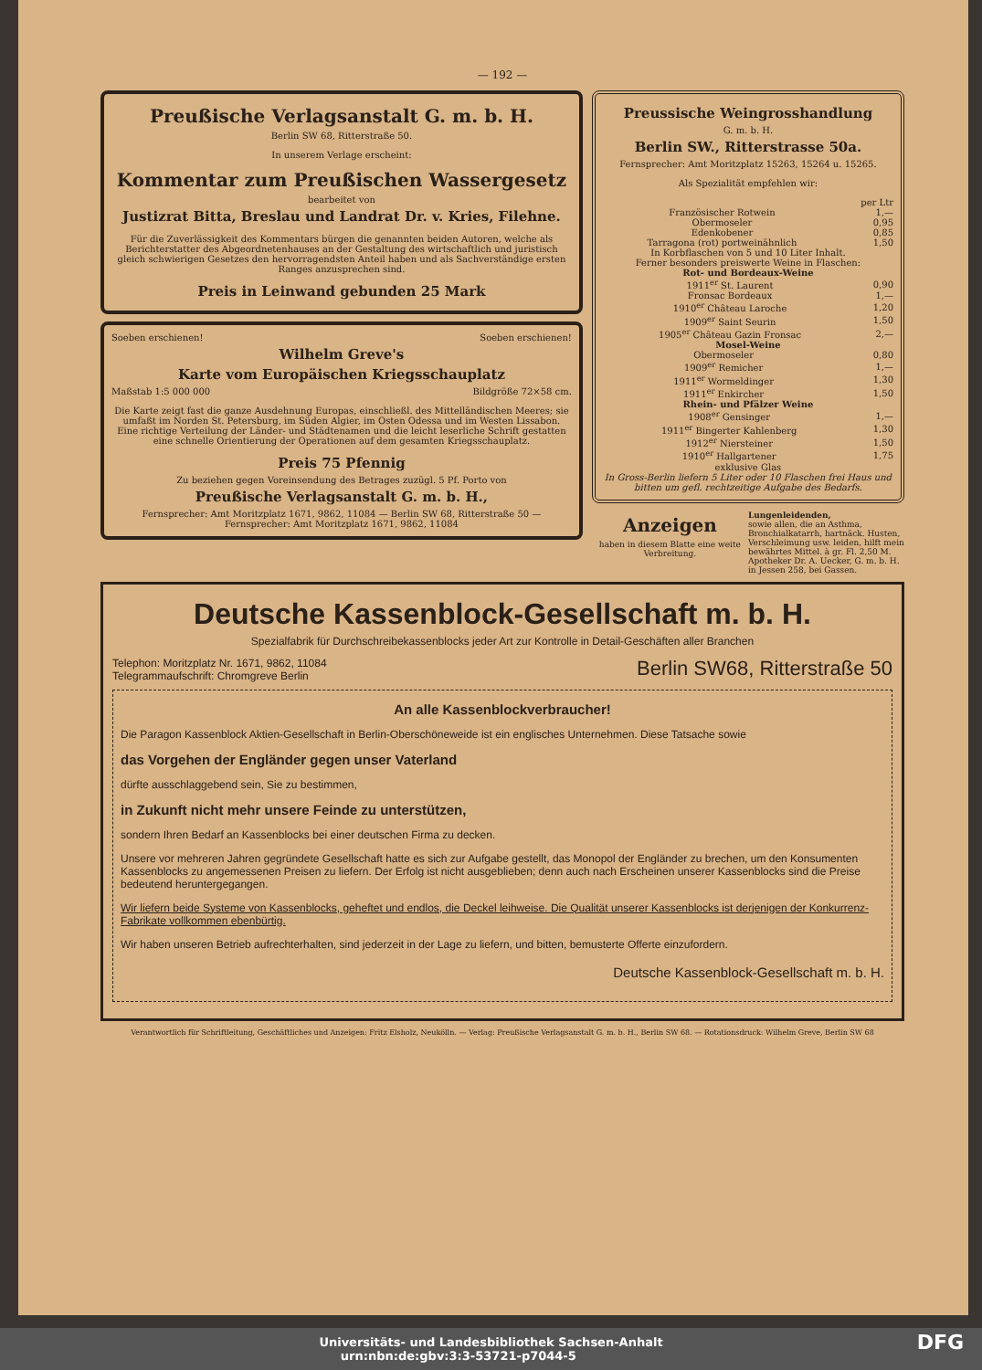— 192 —
Preußische Verlagsanstalt G. m. b. H.
Berlin SW 68, Ritterstraße 50.
In unserem Verlage erscheint:
Kommentar zum Preußischen Wassergesetz
bearbeitet von
Justizrat Bitta, Breslau und Landrat Dr. v. Kries, Filehne.
Für die Zuverlässigkeit des Kommentars bürgen die genannten beiden Autoren, welche als Berichterstatter des Abgeordnetenhauses an der Gestaltung des wirtschaftlich und juristisch gleich schwierigen Gesetzes den hervorragendsten Anteil haben und als Sachverständige ersten Ranges anzusprechen sind.
Preis in Leinwand gebunden 25 Mark
Soeben erschienen! Soeben erschienen!
Wilhelm Greve's
Karte vom Europäischen Kriegsschauplatz
Maßstab 1:5 000 000 Bildgröße 72×58 cm.
Die Karte zeigt fast die ganze Ausdehnung Europas, einschließl. des Mittelländischen Meeres; sie umfaßt im Norden St. Petersburg, im Süden Algier, im Osten Odessa und im Westen Lissabon. Eine richtige Verteilung der Länder- und Städtenamen und die leicht leserliche Schrift gestatten eine schnelle Orientierung der Operationen auf dem gesamten Kriegsschauplatz.
Preis 75 Pfennig
Zu beziehen gegen Voreinsendung des Betrages zuzügl. 5 Pf. Porto von
Preußische Verlagsanstalt G. m. b. H.,
Fernsprecher: Amt Moritzplatz 1671, 9862, 11084 — Berlin SW 68, Ritterstraße 50 — Fernsprecher: Amt Moritzplatz 1671, 9862, 11084
Preussische Weingrosshandlung
G. m. b. H.
Berlin SW., Ritterstrasse 50a.
Fernsprecher: Amt Moritzplatz 15263, 15264 u. 15265.
Als Spezialität empfehlen wir:
| | per Ltr |
| Französischer Rotwein | 1,— |
| Obermoseler | 0,95 |
| Edenkobener | 0,85 |
| Tarragona (rot) portweinähnlich | 1,50 |
In Korbflaschen von 5 und 10 Liter Inhalt.
Ferner besonders preiswerte Weine in Flaschen:
Rot- und Bordeaux-Weine
| 1911<sup>er</sup> St. Laurent | 0,90 |
| Fronsac Bordeaux | 1,— |
| 1910<sup>er</sup> Château Laroche | 1,20 |
| 1909<sup>er</sup> Saint Seurin | 1,50 |
| 1905<sup>er</sup> Château Gazin Fronsac | 2,— |
Mosel-Weine
| Obermoseler | 0,80 |
| 1909<sup>er</sup> Remicher | 1,— |
| 1911<sup>er</sup> Wormeldinger | 1,30 |
| 1911<sup>er</sup> Enkircher | 1,50 |
Rhein- und Pfälzer Weine
| 1908<sup>er</sup> Gensinger | 1,— |
| 1911<sup>er</sup> Bingerter Kahlenberg | 1,30 |
| 1912<sup>er</sup> Niersteiner | 1,50 |
| 1910<sup>er</sup> Hallgartener | 1,75 |
exklusive Glas
In Gross-Berlin liefern 5 Liter oder 10 Flaschen frei Haus und bitten um gefl. rechtzeitige Aufgabe des Bedarfs.
Anzeigen
haben in diesem Blatte eine weite Verbreitung.
Lungenleidenden,
sowie allen, die an Asthma, Bronchialkatarrh, hartnäck. Husten, Verschleimung usw. leiden, hilft mein bewährtes Mittel. à gr. Fl. 2,50 M. Apotheker Dr. A. Uecker, G. m. b. H. in Jessen 258, bei Gassen.
Deutsche Kassenblock-Gesellschaft m. b. H.
Spezialfabrik für Durchschreibekassenblocks jeder Art zur Kontrolle in Detail-Geschäften aller Branchen
Telephon: Moritzplatz Nr. 1671, 9862, 11084
Telegrammaufschrift: Chromgreve Berlin Berlin SW68, Ritterstraße 50
An alle Kassenblockverbraucher!
Die Paragon Kassenblock Aktien-Gesellschaft in Berlin-Oberschöneweide ist ein englisches Unternehmen. Diese Tatsache sowie
das Vorgehen der Engländer gegen unser Vaterland
dürfte ausschlaggebend sein, Sie zu bestimmen,
in Zukunft nicht mehr unsere Feinde zu unterstützen,
sondern Ihren Bedarf an Kassenblocks bei einer deutschen Firma zu decken.
Unsere vor mehreren Jahren gegründete Gesellschaft hatte es sich zur Aufgabe gestellt, das Monopol der Engländer zu brechen, um den Konsumenten Kassenblocks zu angemessenen Preisen zu liefern. Der Erfolg ist nicht ausgeblieben; denn auch nach Erscheinen unserer Kassenblocks sind die Preise bedeutend heruntergegangen.
Wir liefern beide Systeme von Kassenblocks, geheftet und endlos, die Deckel leihweise. Die Qualität unserer Kassenblocks ist derjenigen der Konkurrenz-Fabrikate vollkommen ebenbürtig.
Wir haben unseren Betrieb aufrechterhalten, sind jederzeit in der Lage zu liefern, und bitten, bemusterte Offerte einzufordern.
Deutsche Kassenblock-Gesellschaft m. b. H.
Verantwortlich für Schriftleitung, Geschäftliches und Anzeigen: Fritz Elsholz, Neukölln. — Verlag: Preußische Verlagsanstalt G. m. b. H., Berlin SW 68. — Rotationsdruck: Wilhelm Greve, Berlin SW 68
Universitäts- und Landesbibliothek Sachsen-Anhalt
urn:nbn:de:gbv:3:3-53721-p7044-5 DFG